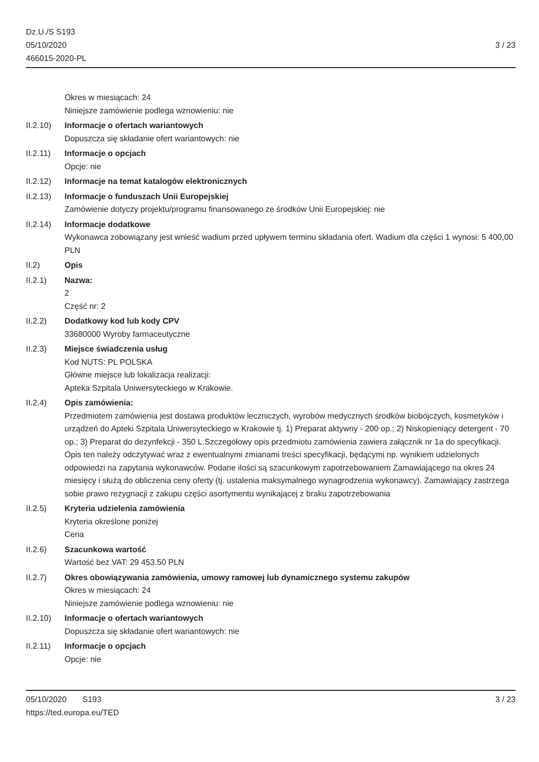Dz.U./S S193
05/10/2020
466015-2020-PL
3 / 23
Okres w miesiącach: 24
Niniejsze zamówienie podlega wznowieniu: nie
II.2.10)
Informacje o ofertach wariantowych
Dopuszcza się składanie ofert wariantowych: nie
II.2.11)
Informacje o opcjach
Opcje: nie
II.2.12)
Informacje na temat katalogów elektronicznych
II.2.13)
Informacje o funduszach Unii Europejskiej
Zamówienie dotyczy projektu/programu finansowanego ze środków Unii Europejskiej: nie
II.2.14)
Informacje dodatkowe
Wykonawca zobowiązany jest wnieść wadium przed upływem terminu składania ofert. Wadium dla części 1 wynosi: 5 400,00 PLN
II.2) Opis
II.2.1) Nazwa:
2
Część nr: 2
II.2.2) Dodatkowy kod lub kody CPV
33680000 Wyroby farmaceutyczne
II.2.3) Miejsce świadczenia usług
Kod NUTS: PL POLSKA
Główne miejsce lub lokalizacja realizacji:
Apteka Szpitala Uniwersyteckiego w Krakowie.
II.2.4) Opis zamówienia:
Przedmiotem zamówienia jest dostawa produktów leczniczych, wyrobów medycznych środków biobójczych, kosmetyków i urządzeń do Apteki Szpitala Uniwersyteckiego w Krakowie tj. 1) Preparat aktywny - 200 op.; 2) Niskopieniący detergent - 70 op.; 3) Preparat do dezynfekcji - 350 L.Szczegółowy opis przedmiotu zamówienia zawiera załącznik nr 1a do specyfikacji. Opis ten należy odczytywać wraz z ewentualnymi zmianami treści specyfikacji, będącymi np. wynikiem udzielonych odpowiedzi na zapytania wykonawców. Podane ilości są szacunkowym zapotrzebowaniem Zamawiającego na okres 24 miesięcy i służą do obliczenia ceny oferty (tj. ustalenia maksymalnego wynagrodzenia wykonawcy). Zamawiający zastrzega sobie prawo rezygnacji z zakupu części asortymentu wynikającej z braku zapotrzebowania
II.2.5) Kryteria udzielenia zamówienia
Kryteria określone poniżej
Cena
II.2.6) Szacunkowa wartość
Wartość bez VAT: 29 453.50 PLN
II.2.7) Okres obowiązywania zamówienia, umowy ramowej lub dynamicznego systemu zakupów
Okres w miesiącach: 24
Niniejsze zamówienie podlega wznowieniu: nie
II.2.10)
Informacje o ofertach wariantowych
Dopuszcza się składanie ofert wariantowych: nie
II.2.11)
Informacje o opcjach
Opcje: nie
05/10/2020 S193 3 / 23
https://ted.europa.eu/TED